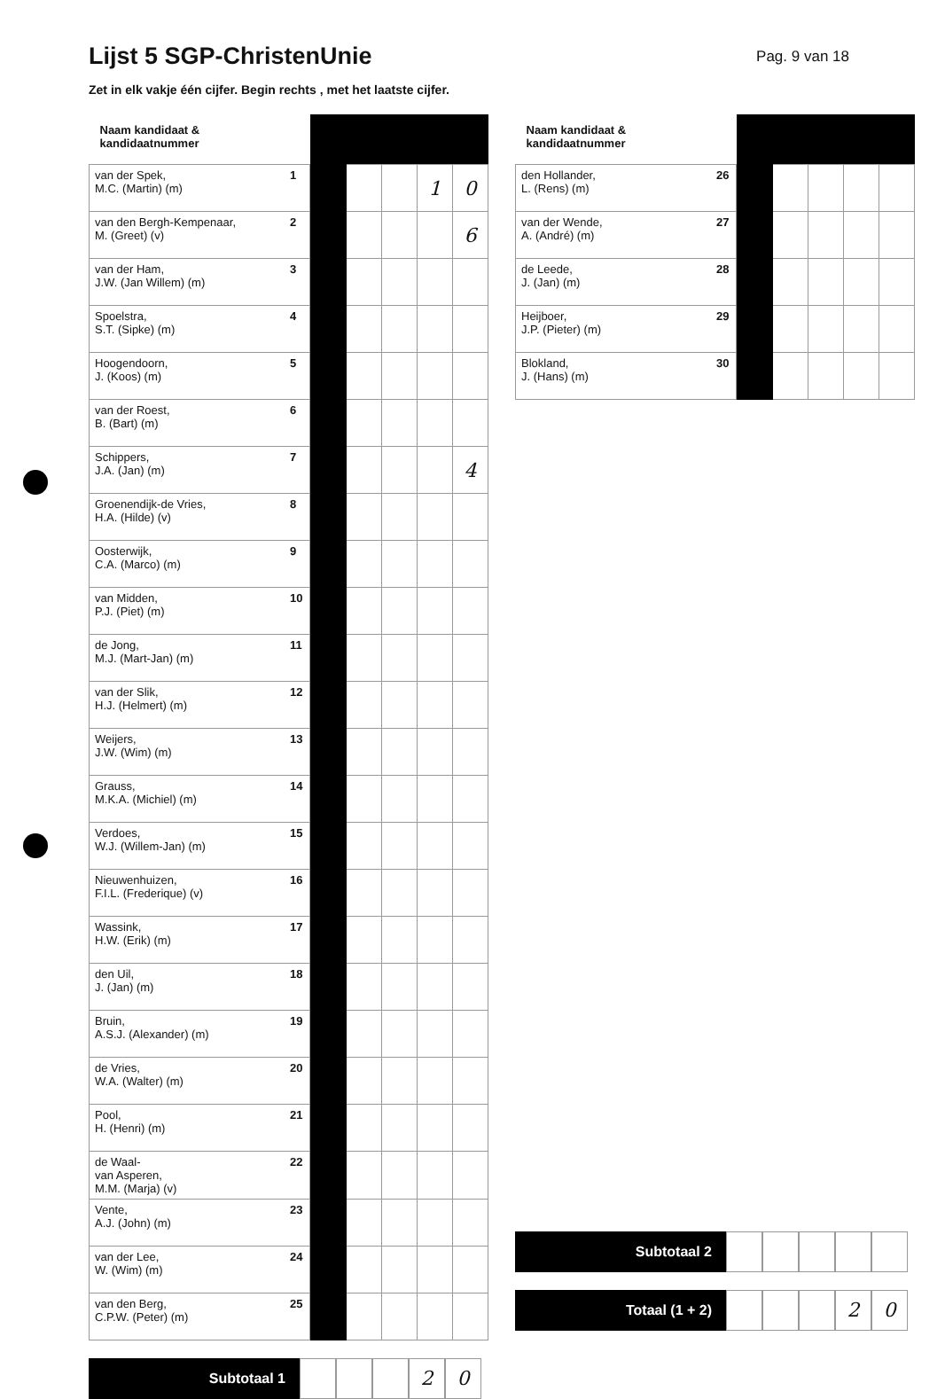Lijst 5 SGP-ChristenUnie
Pag. 9 van 18
Zet in elk vakje één cijfer. Begin rechts , met het laatste cijfer.
| Naam kandidaat & kandidaatnummer | | | | | | |
| --- | --- | --- | --- | --- | --- | --- |
| van der Spek, M.C. (Martin) (m) | 1 | | | | 1 | 0 |
| van den Bergh-Kempenaar, M. (Greet) (v) | 2 | | | | | 6 |
| van der Ham, J.W. (Jan Willem) (m) | 3 | | | | | |
| Spoelstra, S.T. (Sipke) (m) | 4 | | | | | |
| Hoogendoorn, J. (Koos) (m) | 5 | | | | | |
| van der Roest, B. (Bart) (m) | 6 | | | | | |
| Schippers, J.A. (Jan) (m) | 7 | | | | | 4 |
| Groenendijk-de Vries, H.A. (Hilde) (v) | 8 | | | | | |
| Oosterwijk, C.A. (Marco) (m) | 9 | | | | | |
| van Midden, P.J. (Piet) (m) | 10 | | | | | |
| de Jong, M.J. (Mart-Jan) (m) | 11 | | | | | |
| van der Slik, H.J. (Helmert) (m) | 12 | | | | | |
| Weijers, J.W. (Wim) (m) | 13 | | | | | |
| Grauss, M.K.A. (Michiel) (m) | 14 | | | | | |
| Verdoes, W.J. (Willem-Jan) (m) | 15 | | | | | |
| Nieuwenhuizen, F.I.L. (Frederique) (v) | 16 | | | | | |
| Wassink, H.W. (Erik) (m) | 17 | | | | | |
| den Uil, J. (Jan) (m) | 18 | | | | | |
| Bruin, A.S.J. (Alexander) (m) | 19 | | | | | |
| de Vries, W.A. (Walter) (m) | 20 | | | | | |
| Pool, H. (Henri) (m) | 21 | | | | | |
| de Waal- van Asperen, M.M. (Marja) (v) | 22 | | | | | |
| Vente, A.J. (John) (m) | 23 | | | | | |
| van der Lee, W. (Wim) (m) | 24 | | | | | |
| van den Berg, C.P.W. (Peter) (m) | 25 | | | | | |
Subtotaal 1
2 0
| Naam kandidaat & kandidaatnummer | | | | | | |
| --- | --- | --- | --- | --- | --- | --- |
| den Hollander, L. (Rens) (m) | 26 | | | | | |
| van der Wende, A. (André) (m) | 27 | | | | | |
| de Leede, J. (Jan) (m) | 28 | | | | | |
| Heijboer, J.P. (Pieter) (m) | 29 | | | | | |
| Blokland, J. (Hans) (m) | 30 | | | | | |
Subtotaal 2
Totaal (1 + 2)
2 0